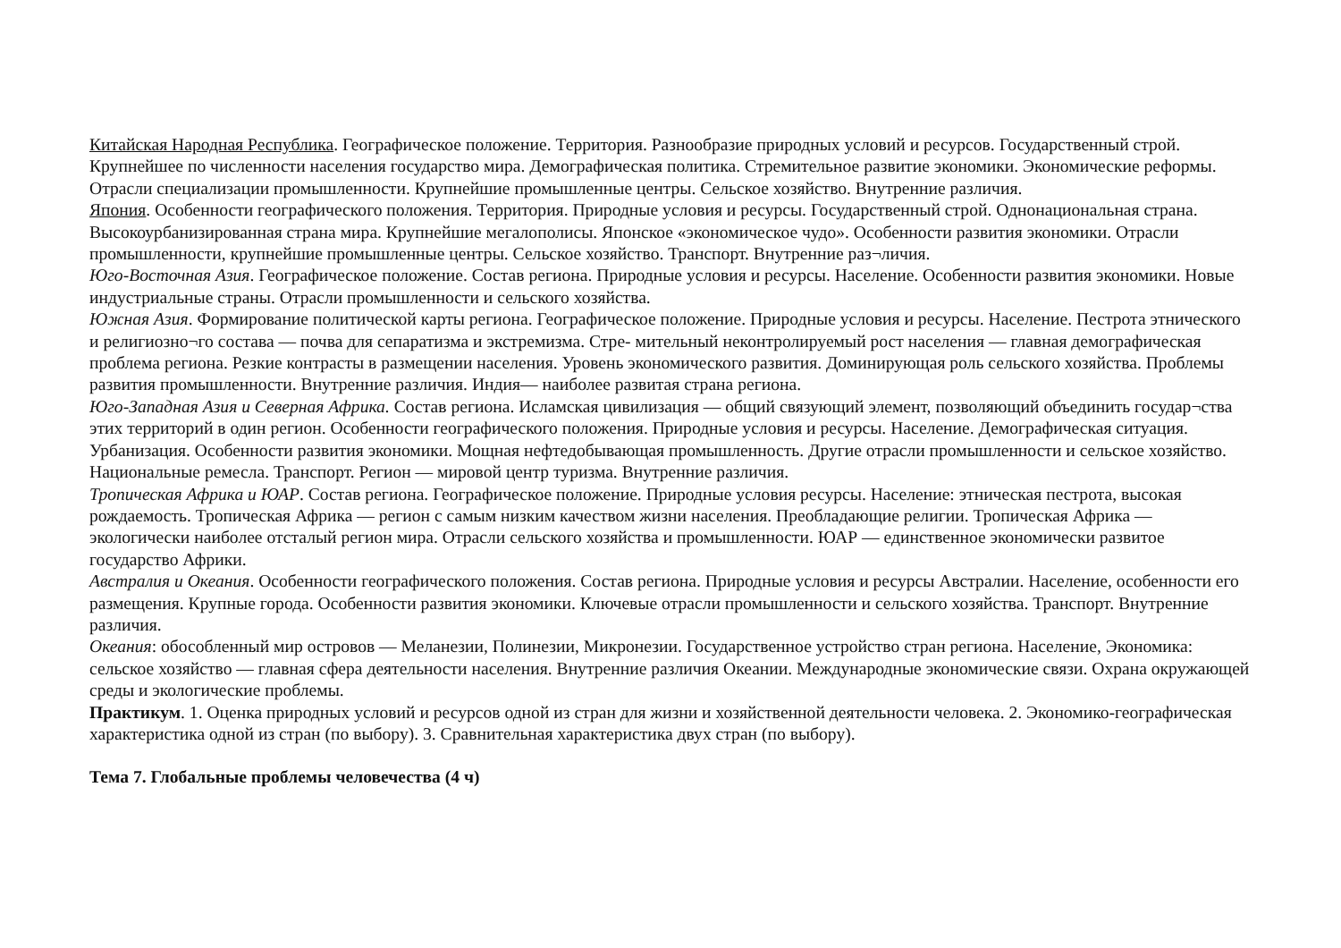Китайская Народная Республика. Географическое положение. Территория. Разнообразие природных условий и ресурсов. Государственный строй. Крупнейшее по численности населения государство мира. Демографическая политика. Стремительное развитие экономики. Экономические реформы. Отрасли специализации промышленности. Крупнейшие промышленные центры. Сельское хозяйство. Внутренние различия.
Япония. Особенности географического положения. Территория. Природные условия и ресурсы. Государственный строй. Однонациональная страна. Высокоурбанизированная страна мира. Крупнейшие мегалополисы. Японское «экономическое чудо». Особенности развития экономики. Отрасли промышленности, крупнейшие промышленные центры. Сельское хозяйство. Транспорт. Внутренние раз¬личия.
Юго-Восточная Азия. Географическое положение. Состав региона. Природные условия и ресурсы. Население. Особенности развития экономики. Новые индустриальные страны. Отрасли промышленности и сельского хозяйства.
Южная Азия. Формирование политической карты региона. Географическое положение. Природные условия и ресурсы. Население. Пестрота этнического и религиозно¬го состава — почва для сепаратизма и экстремизма. Стре- мительный неконтролируемый рост населения — главная демографическая проблема региона. Резкие контрасты в размещении населения. Уровень экономического развития. Доминирующая роль сельского хозяйства. Проблемы развития промышленности. Внутренние различия. Индия— наиболее развитая страна региона.
Юго-Западная Азия и Северная Африка. Состав региона. Исламская цивилизация — общий связующий элемент, позволяющий объединить государ¬ства этих территорий в один регион. Особенности географического положения. Природные условия и ресурсы. Население. Демографическая ситуация. Урбанизация. Особенности развития экономики. Мощная нефтедобывающая промышленность. Другие отрасли промышленности и сельское хозяйство. Национальные ремесла. Транспорт. Регион — мировой центр туризма. Внутренние различия.
Тропическая Африка и ЮАР. Состав региона. Географическое положение. Природные условия ресурсы. Население: этническая пестрота, высокая рождаемость. Тропическая Африка — регион с самым низким качеством жизни населения. Преобладающие религии. Тропическая Африка — экологически наиболее отсталый регион мира. Отрасли сельского хозяйства и промышленности. ЮАР — единственное экономически развитое государство Африки.
Австралия и Океания. Особенности географического положения. Состав региона. Природные условия и ресурсы Австралии. Население, особенности его размещения. Крупные города. Особенности развития экономики. Ключевые отрасли промышленности и сельского хозяйства. Транспорт. Внутренние различия.
Океания: обособленный мир островов — Меланезии, Полинезии, Микронезии. Государственное устройство стран региона. Население, Экономика: сельское хозяйство — главная сфера деятельности населения. Внутренние различия Океании. Международные экономические связи. Охрана окружающей среды и экологические проблемы.
Практикум. 1. Оценка природных условий и ресурсов одной из стран для жизни и хозяйственной деятельности человека. 2. Экономико-географическая характеристика одной из стран (по выбору). 3. Сравнительная характеристика двух стран (по выбору).
Тема 7. Глобальные проблемы человечества (4 ч)